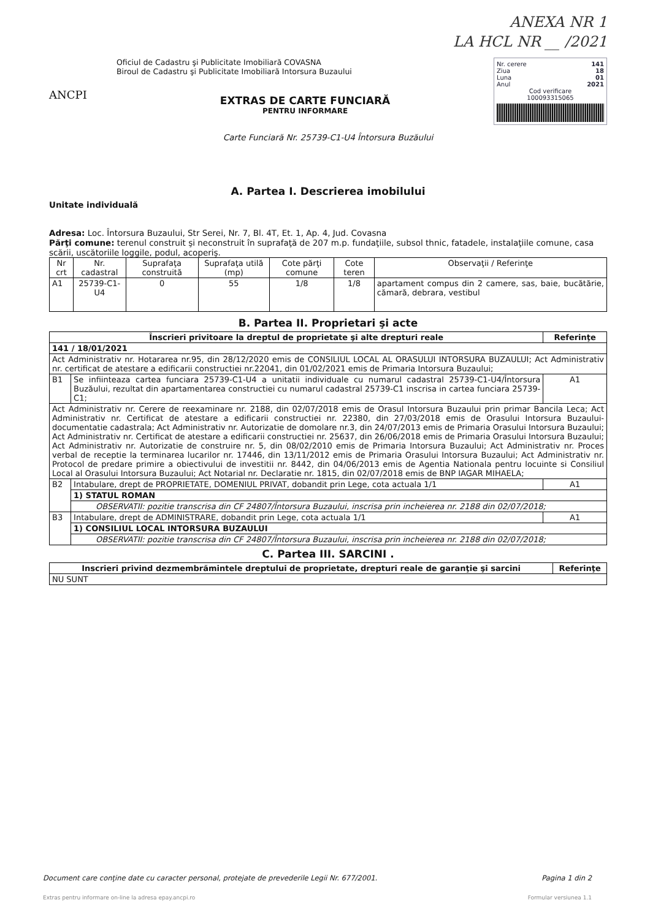ANEXA NR 1
LA HCL NR __ /2021
ANCPI
Oficiul de Cadastru şi Publicitate Imobiliară COVASNA
Biroul de Cadastru şi Publicitate Imobiliară Intorsura Buzaului
EXTRAS DE CARTE FUNCIARĂ
PENTRU INFORMARE
Nr. cerere 141
Ziua 18
Luna 01
Anul 2021
Cod verificare
100093315065
Carte Funciară Nr. 25739-C1-U4 Întorsura Buzăului
A. Partea I. Descrierea imobilului
Unitate individuală
Adresa: Loc. Întorsura Buzaului, Str Serei, Nr. 7, Bl. 4T, Et. 1, Ap. 4, Jud. Covasna
Părţi comune: terenul construit şi neconstruit în suprafaţă de 207 m.p. fundaţiile, subsol thnic, fatadele, instalaţiile comune, casa scării, uscătoriile loggile, podul, acoperiş.
| Nr crt | Nr. cadastral | Suprafaţa construită | Suprafaţa utilă (mp) | Cote părţi comune | Cote teren | Observaţii / Referinţe |
| --- | --- | --- | --- | --- | --- | --- |
| A1 | 25739-C1-U4 | 0 | 55 | 1/8 | 1/8 | apartament compus din 2 camere, sas, baie, bucătărie, cămară, debrara, vestibul |
B. Partea II. Proprietari şi acte
| Înscrieri privitoare la dreptul de proprietate şi alte drepturi reale | | Referinţe |
| --- | --- | --- |
| 141 / 18/01/2021 | | |
| Act Administrativ nr. Hotararea nr.95, din 28/12/2020 emis de CONSILIUL LOCAL AL ORASULUI INTORSURA BUZAULUI; Act Administrativ nr. certificat de atestare a edificarii constructiei nr.22041, din 01/02/2021 emis de Primaria Intorsura Buzaului; | | |
| B1 | Se infiinteaza cartea funciara 25739-C1-U4 a unitatii individuale cu numarul cadastral 25739-C1-U4/Întorsura Buzăului, rezultat din apartamentarea constructiei cu numarul cadastral 25739-C1 inscrisa in cartea funciara 25739-C1; | A1 |
| Act Administrativ nr. Cerere de reexaminare nr. 2188, din 02/07/2018 emis de Orasul Intorsura Buzaului prin primar Bancila Leca; Act Administrativ nr. Certificat de atestare a edificarii constructiei nr. 22380, din 27/03/2018 emis de Orasului Intorsura Buzaului-documentatie cadastrala; Act Administrativ nr. Autorizatie de domolare nr.3, din 24/07/2013 emis de Primaria Orasului Intorsura Buzaului; Act Administrativ nr. Certificat de atestare a edificarii constructiei nr. 25637, din 26/06/2018 emis de Primaria Orasului Intorsura Buzaului; Act Administrativ nr. Autorizatie de construire nr. 5, din 08/02/2010 emis de Primaria Intorsura Buzaului; Act Administrativ nr. Proces verbal de receptie la terminarea lucarilor nr. 17446, din 13/11/2012 emis de Primaria Orasului Intorsura Buzaului; Act Administrativ nr. Protocol de predare primire a obiectivului de investitii nr. 8442, din 04/06/2013 emis de Agentia Nationala pentru locuinte si Consiliul Local al Orasului Intorsura Buzaului; Act Notarial nr. Declaratie nr. 1815, din 02/07/2018 emis de BNP IAGAR MIHAELA; | | |
| B2 | Intabulare, drept de PROPRIETATE, DOMENIUL PRIVAT, dobandit prin Lege, cota actuala 1/1 | A1 |
| | 1) STATUL ROMAN | |
| | OBSERVATII: pozitie transcrisa din CF 24807/Întorsura Buzaului, inscrisa prin incheierea nr. 2188 din 02/07/2018; | |
| B3 | Intabulare, drept de ADMINISTRARE, dobandit prin Lege, cota actuala 1/1 | A1 |
| | 1) CONSILIUL LOCAL INTORSURA BUZAULUI | |
| | OBSERVATII: pozitie transcrisa din CF 24807/Întorsura Buzaului, inscrisa prin incheierea nr. 2188 din 02/07/2018; | |
C. Partea III. SARCINI .
| Inscrieri privind dezmembrămintele dreptului de proprietate, drepturi reale de garanţie şi sarcini | Referinţe |
| --- | --- |
| NU SUNT | |
Document care conţine date cu caracter personal, protejate de prevederile Legii Nr. 677/2001. Pagina 1 din 2
Extras pentru informare on-line la adresa epay.ancpi.ro Formular versiunea 1.1